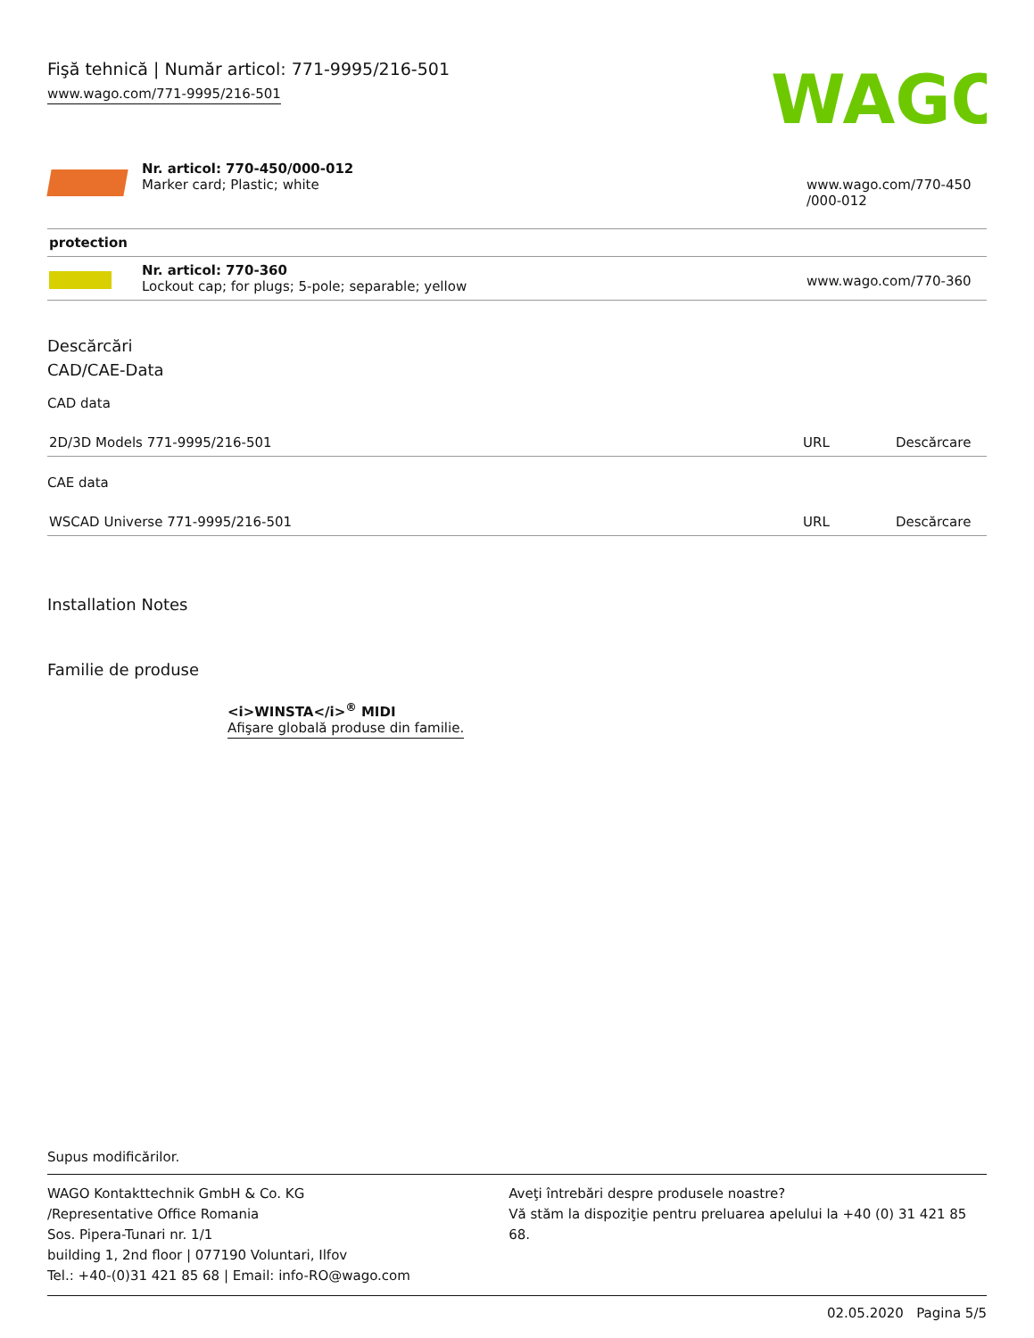Fişă tehnică | Număr articol: 771-9995/216-501
www.wago.com/771-9995/216-501
WAGO
| | Nr. articol: 770-450/000-012 Marker card; Plastic; white | www.wago.com/770-450 /000-012 |
| protection | | |
| | Nr. articol: 770-360 Lockout cap; for plugs; 5-pole; separable; yellow | www.wago.com/770-360 |
Descărcări
CAD/CAE-Data
CAD data
| 2D/3D Models 771-9995/216-501 | URL | Descărcare |
CAE data
| WSCAD Universe 771-9995/216-501 | URL | Descărcare |
Installation Notes
Familie de produse
<i>WINSTA</i><sup>®</sup> MIDI
Afişare globală produse din familie.
Supus modificărilor.
WAGO Kontakttechnik GmbH & Co. KG
/Representative Office Romania
Sos. Pipera-Tunari nr. 1/1
building 1, 2nd floor | 077190 Voluntari, Ilfov
Tel.: +40-(0)31 421 85 68 | Email: info-RO@wago.com
Aveţi întrebări despre produsele noastre?
Vă stăm la dispoziţie pentru preluarea apelului la +40 (0) 31 421 85 68.
02.05.2020 Pagina 5/5